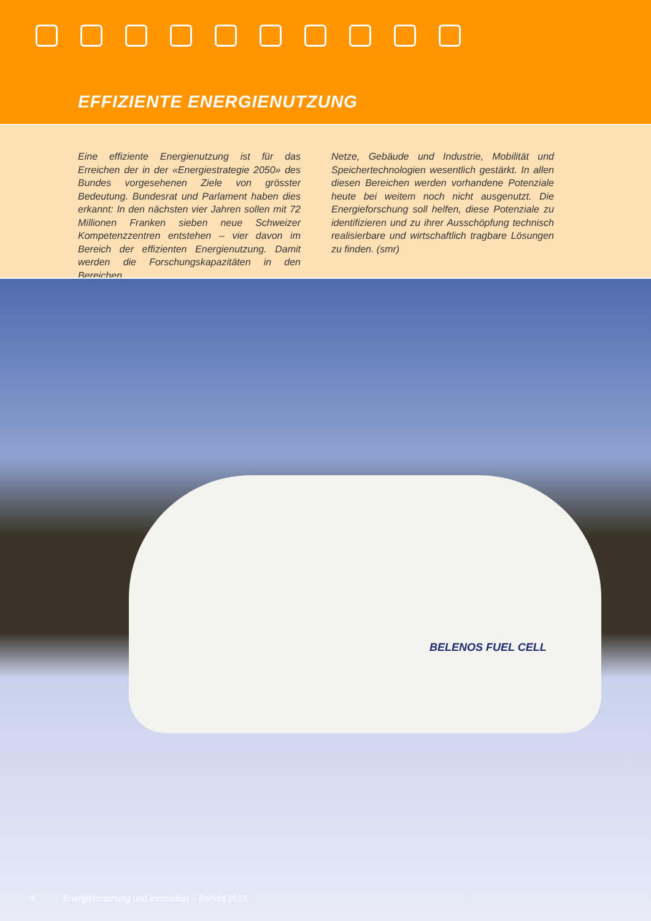EFFIZIENTE ENERGIENUTZUNG
Eine effiziente Energienutzung ist für das Erreichen der in der «Energiestrategie 2050» des Bundes vorgesehenen Ziele von grösster Bedeutung. Bundesrat und Parlament haben dies erkannt: In den nächsten vier Jahren sollen mit 72 Millionen Franken sieben neue Schweizer Kompetenzzentren entstehen – vier davon im Bereich der effizienten Energienutzung. Damit werden die Forschungskapazitäten in den Bereichen
Netze, Gebäude und Industrie, Mobilität und Speichertechnologien wesentlich gestärkt. In allen diesen Bereichen werden vorhandene Potenziale heute bei weitem noch nicht ausgenutzt. Die Energieforschung soll helfen, diese Potenziale zu identifizieren und zu ihrer Ausschöpfung technisch realisierbare und wirtschaftlich tragbare Lösungen zu finden. (smr)
BELENOS FUEL CELL
4 Energieforschung und Innovation – Bericht 2013